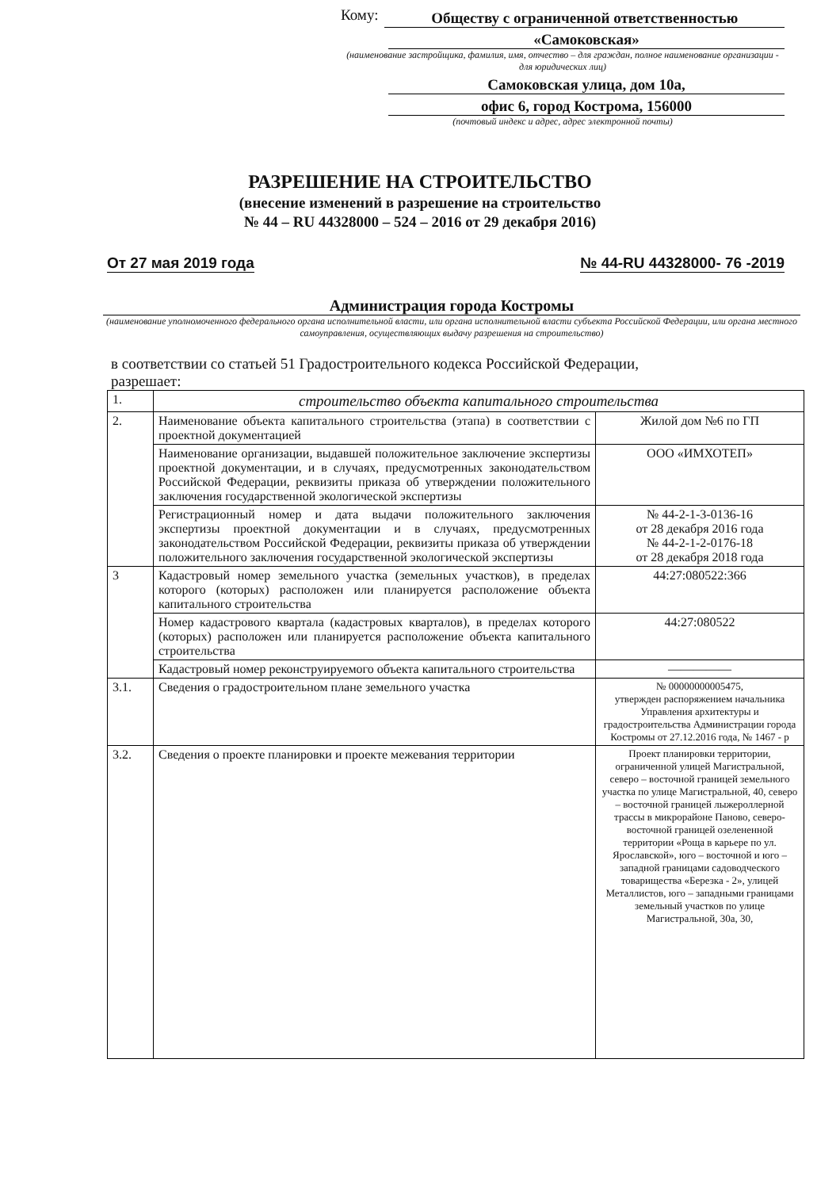Кому:
Обществу с ограниченной ответственностью
«Самоковская»
(наименование застройщика, фамилия, имя, отчество – для граждан, полное наименование организации - для юридических лиц)
Самоковская улица, дом 10а,
офис 6, город Кострома, 156000
(почтовый индекс и адрес, адрес электронной почты)
РАЗРЕШЕНИЕ НА СТРОИТЕЛЬСТВО
(внесение изменений в разрешение на строительство
№ 44 – RU 44328000 – 524 – 2016 от 29 декабря 2016)
От 27 мая 2019 года № 44-RU 44328000- 76 -2019
Администрация города Костромы
(наименование уполномоченного федерального органа исполнительной власти, или органа исполнительной власти субъекта Российской Федерации, или органа местного самоуправления, осуществляющих выдачу разрешения на строительство)
в соответствии со статьей 51 Градостроительного кодекса Российской Федерации,
разрешает:
| 1. | строительство объекта капитального строительства | |
| 2. | Наименование объекта капитального строительства (этапа) в соответствии с проектной документацией | Жилой дом №6 по ГП |
| | Наименование организации, выдавшей положительное заключение экспертизы проектной документации, и в случаях, предусмотренных законодательством Российской Федерации, реквизиты приказа об утверждении положительного заключения государственной экологической экспертизы | ООО «ИМХОТЕП» |
| | Регистрационный номер и дата выдачи положительного заключения экспертизы проектной документации и в случаях, предусмотренных законодательством Российской Федерации, реквизиты приказа об утверждении положительного заключения государственной экологической экспертизы | № 44-2-1-3-0136-16 от 28 декабря 2016 года № 44-2-1-2-0176-18 от 28 декабря 2018 года |
| 3 | Кадастровый номер земельного участка (земельных участков), в пределах которого (которых) расположен или планируется расположение объекта капитального строительства | 44:27:080522:366 |
| | Номер кадастрового квартала (кадастровых кварталов), в пределах которого (которых) расположен или планируется расположение объекта капитального строительства | 44:27:080522 |
| | Кадастровый номер реконструируемого объекта капитального строительства | ————— |
| 3.1. | Сведения о градостроительном плане земельного участка | № 00000000005475, утвержден распоряжением начальника Управления архитектуры и градостроительства Администрации города Костромы от 27.12.2016 года, № 1467 - р |
| 3.2. | Сведения о проекте планировки и проекте межевания территории | Проект планировки территории, ограниченной улицей Магистральной, северо – восточной границей земельного участка по улице Магистральной, 40, северо – восточной границей лыжероллерной трассы в микрорайоне Паново, северо-восточной границей озелененной территории «Роща в карьере по ул. Ярославской», юго – восточной и юго – западной границами садоводческого товарищества «Березка - 2», улицей Металлистов, юго – западными границами земельный участков по улице Магистральной, 30а, 30, |